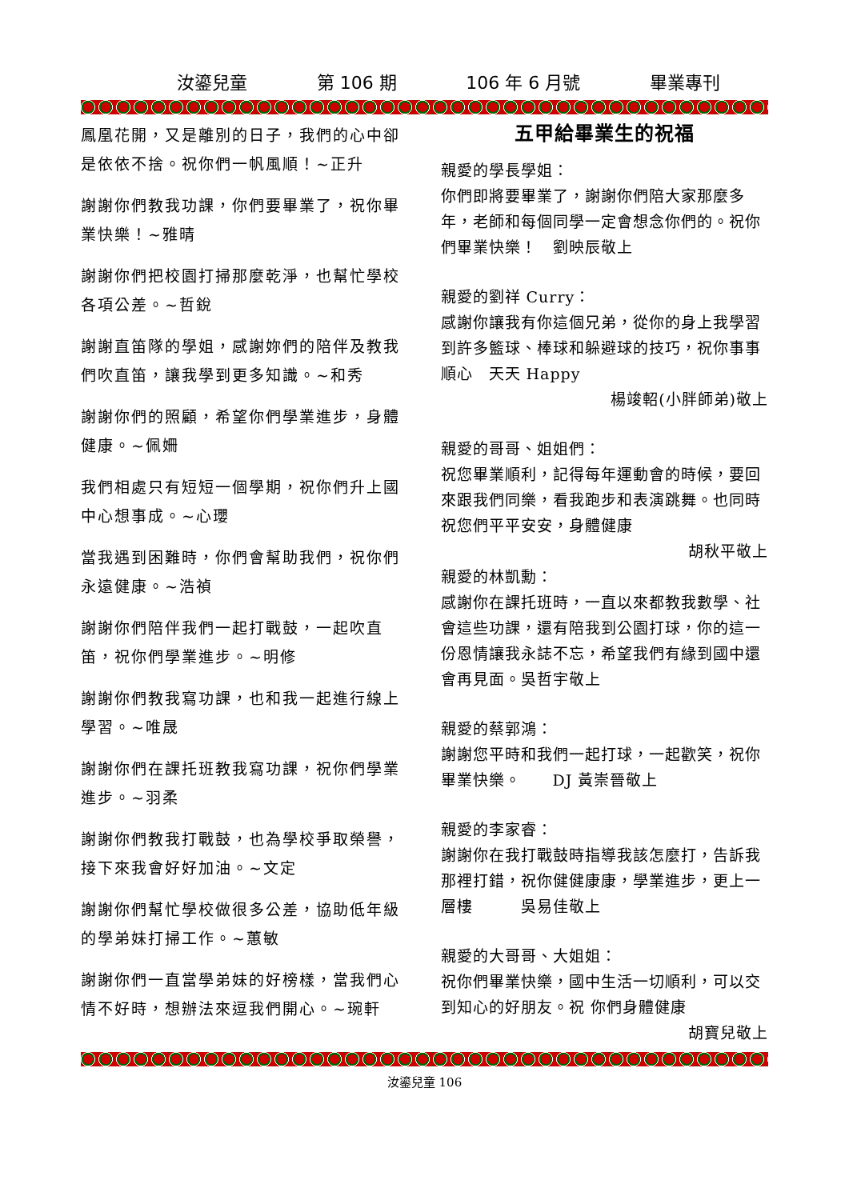汝鎏兒童 第 106 期 106 年 6 月號 畢業專刊
鳳凰花開，又是離別的日子，我們的心中卻是依依不捨。祝你們一帆風順！~正升
謝謝你們教我功課，你們要畢業了，祝你畢業快樂！~雅晴
謝謝你們把校園打掃那麼乾淨，也幫忙學校各項公差。~哲銳
謝謝直笛隊的學姐，感謝妳們的陪伴及教我們吹直笛，讓我學到更多知識。~和秀
謝謝你們的照顧，希望你們學業進步，身體健康。~佩姍
我們相處只有短短一個學期，祝你們升上國中心想事成。~心瓔
當我遇到困難時，你們會幫助我們，祝你們永遠健康。~浩禎
謝謝你們陪伴我們一起打戰鼓，一起吹直笛，祝你們學業進步。~明修
謝謝你們教我寫功課，也和我一起進行線上學習。~唯晟
謝謝你們在課托班教我寫功課，祝你們學業進步。~羽柔
謝謝你們教我打戰鼓，也為學校爭取榮譽，接下來我會好好加油。~文定
謝謝你們幫忙學校做很多公差，協助低年級的學弟妹打掃工作。~蕙敏
謝謝你們一直當學弟妹的好榜樣，當我們心情不好時，想辦法來逗我們開心。~琬軒
五甲給畢業生的祝福
親愛的學長學姐：
你們即將要畢業了，謝謝你們陪大家那麼多年，老師和每個同學一定會想念你們的。祝你們畢業快樂！　劉映辰敬上
親愛的劉祥 Curry：
感謝你讓我有你這個兄弟，從你的身上我學習到許多籃球、棒球和躲避球的技巧，祝你事事順心　天天 Happy
楊竣軺(小胖師弟)敬上
親愛的哥哥、姐姐們：
祝您畢業順利，記得每年運動會的時候，要回來跟我們同樂，看我跑步和表演跳舞。也同時祝您們平平安安，身體健康
胡秋平敬上
親愛的林凱勳：
感謝你在課托班時，一直以來都教我數學、社會這些功課，還有陪我到公園打球，你的這一份恩情讓我永誌不忘，希望我們有緣到國中還會再見面。吳哲宇敬上
親愛的蔡郭鴻：
謝謝您平時和我們一起打球，一起歡笑，祝你畢業快樂。　　DJ 黃崇晉敬上
親愛的李家睿：
謝謝你在我打戰鼓時指導我該怎麼打，告訴我那裡打錯，祝你健健康康，學業進步，更上一層樓　　　吳易佳敬上
親愛的大哥哥、大姐姐：
祝你們畢業快樂，國中生活一切順利，可以交到知心的好朋友。祝 你們身體健康
胡寶兒敬上
汝鎏兒童 106